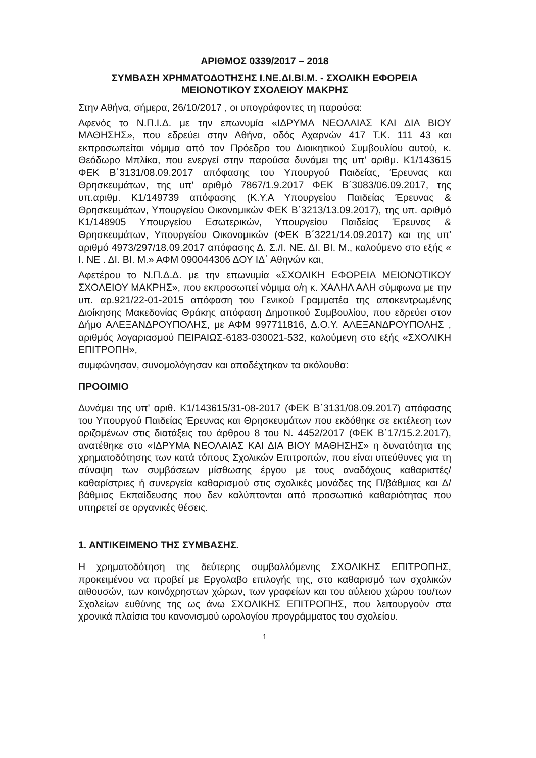ΑΡΙΘΜΟΣ 0339/2017 – 2018
ΣΥΜΒΑΣΗ ΧΡΗΜΑΤΟΔΟΤΗΣΗΣ Ι.ΝΕ.ΔΙ.ΒΙ.Μ. - ΣΧΟΛΙΚΗ ΕΦΟΡΕΙΑ ΜΕΙΟΝΟΤΙΚΟΥ ΣΧΟΛΕΙΟΥ ΜΑΚΡΗΣ
Στην Αθήνα, σήμερα, 26/10/2017 , οι υπογράφοντες τη παρούσα:
Αφενός το Ν.Π.Ι.Δ. με την επωνυμία «ΙΔΡΥΜΑ ΝΕΟΛΑΙΑΣ ΚΑΙ ΔΙΑ ΒΙΟΥ ΜΑΘΗΣΗΣ», που εδρεύει στην Αθήνα, οδός Αχαρνών 417 Τ.Κ. 111 43 και εκπροσωπείται νόμιμα από τον Πρόεδρο του Διοικητικού Συμβουλίου αυτού, κ. Θεόδωρο Μπλίκα, που ενεργεί στην παρούσα δυνάμει της υπ' αριθμ. Κ1/143615 ΦΕΚ Β΄3131/08.09.2017 απόφασης του Υπουργού Παιδείας, Έρευνας και Θρησκευμάτων, της υπ' αριθμό 7867/1.9.2017 ΦΕΚ Β΄3083/06.09.2017, της υπ.αριθμ. Κ1/149739 απόφασης (Κ.Υ.Α Υπουργείου Παιδείας Έρευνας & Θρησκευμάτων, Υπουργείου Οικονομικών ΦΕΚ Β΄3213/13.09.2017), της υπ. αριθμό Κ1/148905 Υπουργείου Εσωτερικών, Υπουργείου Παιδείας Έρευνας & Θρησκευμάτων, Υπουργείου Οικονομικών (ΦΕΚ Β΄3221/14.09.2017) και της υπ' αριθμό 4973/297/18.09.2017 απόφασης Δ. Σ./Ι. ΝΕ. ΔΙ. ΒΙ. Μ., καλούμενο στο εξής « Ι. ΝΕ . ΔΙ. ΒΙ. Μ.» ΑΦΜ 090044306 ΔΟΥ ΙΔ΄ Αθηνών και,
Αφετέρου το Ν.Π.Δ.Δ. με την επωνυμία «ΣΧΟΛΙΚΗ ΕΦΟΡΕΙΑ ΜΕΙΟΝΟΤΙΚΟΥ ΣΧΟΛΕΙΟΥ ΜΑΚΡΗΣ», που εκπροσωπεί νόμιμα ο/η κ. ΧΑΛΗΛ ΑΛΗ σύμφωνα με την υπ. αρ.921/22-01-2015 απόφαση του Γενικού Γραμματέα της αποκεντρωμένης Διοίκησης Μακεδονίας Θράκης απόφαση Δημοτικού Συμβουλίου, που εδρεύει στον Δήμο ΑΛΕΞΑΝΔΡΟΥΠΟΛΗΣ, με ΑΦΜ 997711816, Δ.Ο.Υ. ΑΛΕΞΑΝΔΡΟΥΠΟΛΗΣ , αριθμός λογαριασμού ΠΕΙΡΑΙΩΣ-6183-030021-532, καλούμενη στο εξής «ΣΧΟΛΙΚΗ ΕΠΙΤΡΟΠΗ»,
συμφώνησαν, συνομολόγησαν και αποδέχτηκαν τα ακόλουθα:
ΠΡΟΟΙΜΙΟ
Δυνάμει της υπ' αριθ. Κ1/143615/31-08-2017 (ΦΕΚ Β΄3131/08.09.2017) απόφασης του Υπουργού Παιδείας Έρευνας και Θρησκευμάτων που εκδόθηκε σε εκτέλεση των οριζομένων στις διατάξεις του άρθρου 8 του Ν. 4452/2017 (ΦΕΚ Β΄17/15.2.2017), ανατέθηκε στο «ΙΔΡΥΜΑ ΝΕΟΛΑΙΑΣ ΚΑΙ ΔΙΑ ΒΙΟΥ ΜΑΘΗΣΗΣ» η δυνατότητα της χρηματοδότησης των κατά τόπους Σχολικών Επιτροπών, που είναι υπεύθυνες για τη σύναψη των συμβάσεων μίσθωσης έργου με τους αναδόχους καθαριστές/καθαρίστριες ή συνεργεία καθαρισμού στις σχολικές μονάδες της Π/βάθμιας και Δ/βάθμιας Εκπαίδευσης που δεν καλύπτονται από προσωπικό καθαριότητας που υπηρετεί σε οργανικές θέσεις.
1. ΑΝΤΙΚΕΙΜΕΝΟ ΤΗΣ ΣΥΜΒΑΣΗΣ.
Η χρηματοδότηση της δεύτερης συμβαλλόμενης ΣΧΟΛΙΚΗΣ ΕΠΙΤΡΟΠΗΣ, προκειμένου να προβεί με Εργολαβο επιλογής της, στο καθαρισμό των σχολικών αιθουσών, των κοινόχρηστων χώρων, των γραφείων και του αύλειου χώρου του/των Σχολείων ευθύνης της ως άνω ΣΧΟΛΙΚΗΣ ΕΠΙΤΡΟΠΗΣ, που λειτουργούν στα χρονικά πλαίσια του κανονισμού ωρολογίου προγράμματος του σχολείου.
1